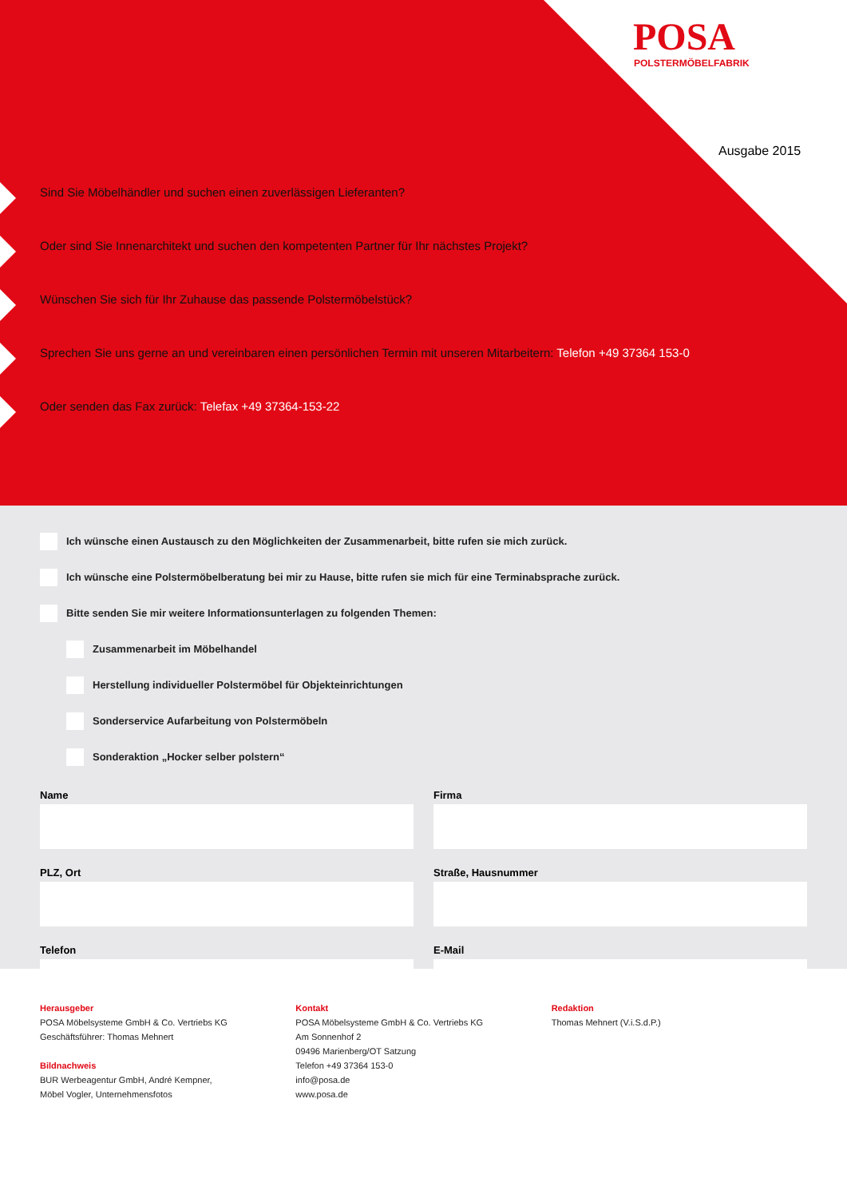POSA
POLSTERMÖBELFABRIK
Ausgabe 2015
Sind Sie Möbelhändler und suchen einen zuverlässigen Lieferanten?
Oder sind Sie Innenarchitekt und suchen den kompetenten Partner für Ihr nächstes Projekt?
Wünschen Sie sich für Ihr Zuhause das passende Polstermöbelstück?
Sprechen Sie uns gerne an und vereinbaren einen persönlichen Termin mit unseren Mitarbeitern: Telefon +49 37364 153-0
Oder senden das Fax zurück: Telefax +49 37364-153-22
Ich wünsche einen Austausch zu den Möglichkeiten der Zusammenarbeit, bitte rufen sie mich zurück.
Ich wünsche eine Polstermöbelberatung bei mir zu Hause, bitte rufen sie mich für eine Terminabsprache zurück.
Bitte senden Sie mir weitere Informationsunterlagen zu folgenden Themen:
Zusammenarbeit im Möbelhandel
Herstellung individueller Polstermöbel für Objekteinrichtungen
Sonderservice Aufarbeitung von Polstermöbeln
Sonderaktion „Hocker selber polstern“
Name
Firma
PLZ, Ort
Straße, Hausnummer
Telefon
E-Mail
Herausgeber
POSA Möbelsysteme GmbH & Co. Vertriebs KG
Geschäftsführer: Thomas Mehnert
Bildnachweis
BUR Werbeagentur GmbH, André Kempner,
Möbel Vogler, Unternehmensfotos
Kontakt
POSA Möbelsysteme GmbH & Co. Vertriebs KG
Am Sonnenhof 2
09496 Marienberg/OT Satzung
Telefon +49 37364 153-0
info@posa.de
www.posa.de
Redaktion
Thomas Mehnert (V.i.S.d.P.)